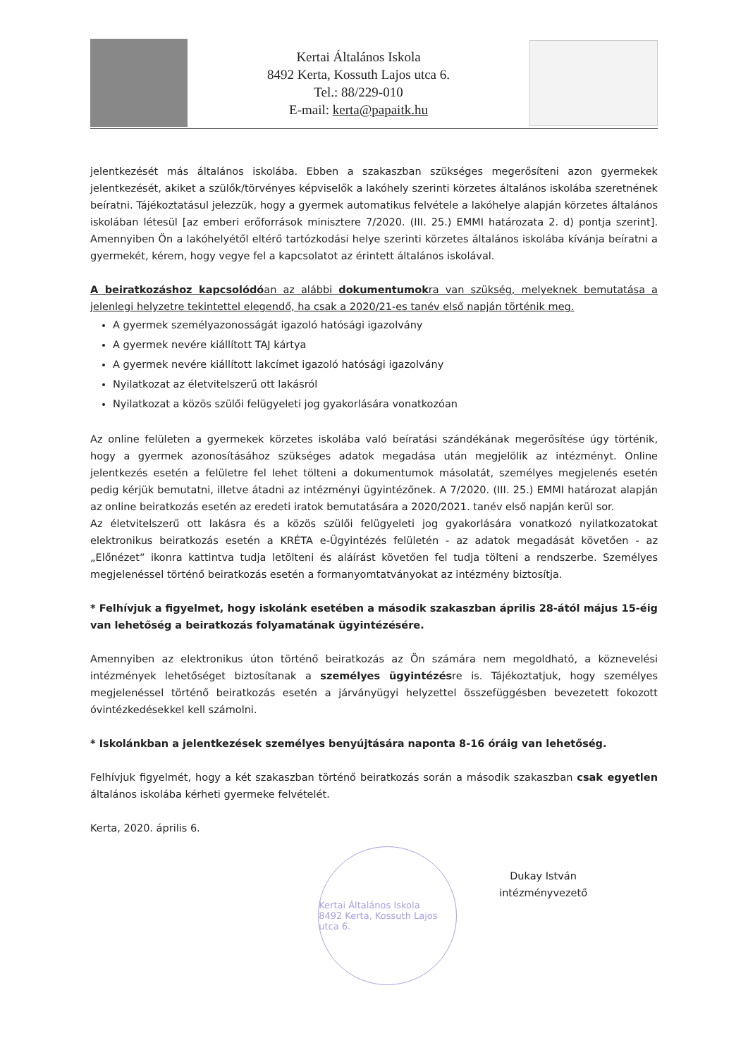Kertai Általános Iskola
8492 Kerta, Kossuth Lajos utca 6.
Tel.: 88/229-010
E-mail: kerta@papaitk.hu
jelentkezését más általános iskolába. Ebben a szakaszban szükséges megerősíteni azon gyermekek jelentkezését, akiket a szülők/törvényes képviselők a lakóhely szerinti körzetes általános iskolába szeretnének beíratni. Tájékoztatásul jelezzük, hogy a gyermek automatikus felvétele a lakóhelye alapján körzetes általános iskolában létesül [az emberi erőforrások minisztere 7/2020. (III. 25.) EMMI határozata 2. d) pontja szerint]. Amennyiben Ön a lakóhelyétől eltérő tartózkodási helye szerinti körzetes általános iskolába kívánja beíratni a gyermekét, kérem, hogy vegye fel a kapcsolatot az érintett általános iskolával.
A beiratkozáshoz kapcsolódóan az alábbi dokumentumokra van szükség, melyeknek bemutatása a jelenlegi helyzetre tekintettel elegendő, ha csak a 2020/21-es tanév első napján történik meg.
A gyermek személyazonosságát igazoló hatósági igazolvány
A gyermek nevére kiállított TAJ kártya
A gyermek nevére kiállított lakcímet igazoló hatósági igazolvány
Nyilatkozat az életvitelszerű ott lakásról
Nyilatkozat a közös szülői felügyeleti jog gyakorlására vonatkozóan
Az online felületen a gyermekek körzetes iskolába való beíratási szándékának megerősítése úgy történik, hogy a gyermek azonosításához szükséges adatok megadása után megjelölik az intézményt. Online jelentkezés esetén a felületre fel lehet tölteni a dokumentumok másolatát, személyes megjelenés esetén pedig kérjük bemutatni, illetve átadni az intézményi ügyintézőnek. A 7/2020. (III. 25.) EMMI határozat alapján az online beiratkozás esetén az eredeti iratok bemutatására a 2020/2021. tanév első napján kerül sor.
Az életvitelszerű ott lakásra és a közös szülői felügyeleti jog gyakorlására vonatkozó nyilatkozatokat elektronikus beiratkozás esetén a KRÉTA e-Ügyintézés felületén - az adatok megadását követően - az „Előnézet” ikonra kattintva tudja letölteni és aláírást követően fel tudja tölteni a rendszerbe. Személyes megjelenéssel történő beiratkozás esetén a formanyomtatványokat az intézmény biztosítja.
* Felhívjuk a figyelmet, hogy iskolánk esetében a második szakaszban április 28-ától május 15-éig van lehetőség a beiratkozás folyamatának ügyintézésére.
Amennyiben az elektronikus úton történő beiratkozás az Ön számára nem megoldható, a köznevelési intézmények lehetőséget biztosítanak a személyes ügyintézésre is. Tájékoztatjuk, hogy személyes megjelenéssel történő beiratkozás esetén a járványügyi helyzettel összefüggésben bevezetett fokozott óvintézkedésekkel kell számolni.
* Iskolánkban a jelentkezések személyes benyújtására naponta 8-16 óráig van lehetőség.
Felhívjuk figyelmét, hogy a két szakaszban történő beiratkozás során a második szakaszban csak egyetlen általános iskolába kérheti gyermeke felvételét.
Kerta, 2020. április 6.
Kertai Általános Iskola
8492 Kerta, Kossuth Lajos utca 6.
Dukay István
intézményvezető